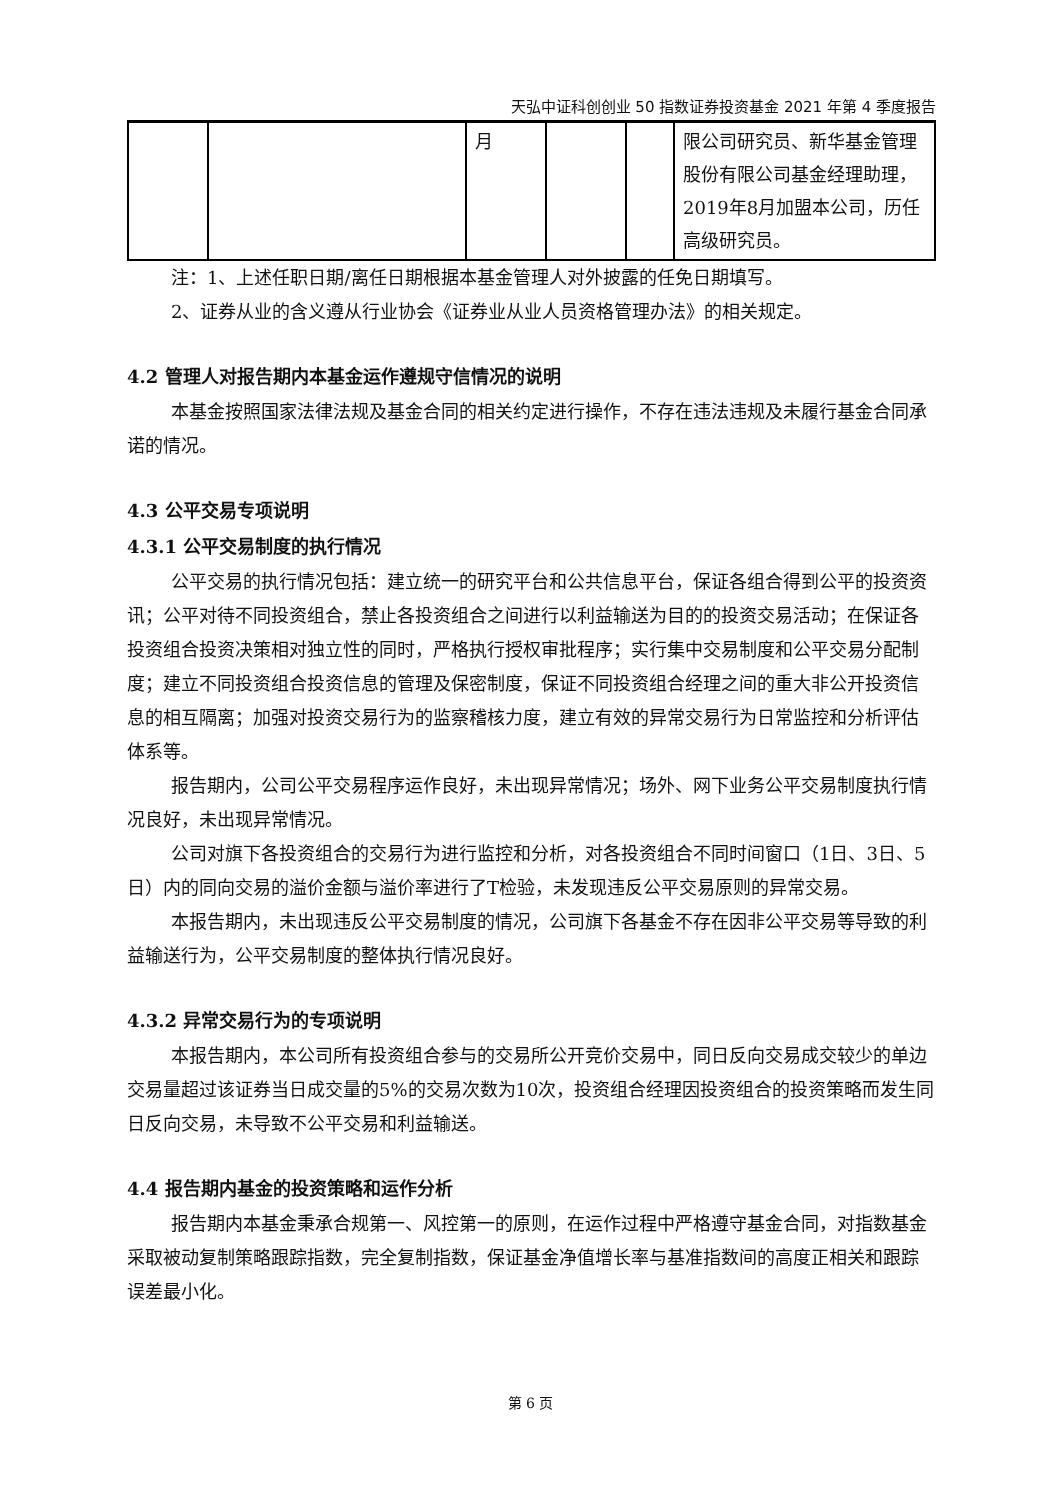天弘中证科创创业 50 指数证券投资基金 2021 年第 4 季度报告
| | | 月 | | | 限公司研究员、新华基金管理股份有限公司基金经理助理，2019年8月加盟本公司，历任高级研究员。 |
注：1、上述任职日期/离任日期根据本基金管理人对外披露的任免日期填写。
2、证券从业的含义遵从行业协会《证券业从业人员资格管理办法》的相关规定。
4.2 管理人对报告期内本基金运作遵规守信情况的说明
本基金按照国家法律法规及基金合同的相关约定进行操作，不存在违法违规及未履行基金合同承诺的情况。
4.3 公平交易专项说明
4.3.1 公平交易制度的执行情况
公平交易的执行情况包括：建立统一的研究平台和公共信息平台，保证各组合得到公平的投资资讯；公平对待不同投资组合，禁止各投资组合之间进行以利益输送为目的的投资交易活动；在保证各投资组合投资决策相对独立性的同时，严格执行授权审批程序；实行集中交易制度和公平交易分配制度；建立不同投资组合投资信息的管理及保密制度，保证不同投资组合经理之间的重大非公开投资信息的相互隔离；加强对投资交易行为的监察稽核力度，建立有效的异常交易行为日常监控和分析评估体系等。
报告期内，公司公平交易程序运作良好，未出现异常情况；场外、网下业务公平交易制度执行情况良好，未出现异常情况。
公司对旗下各投资组合的交易行为进行监控和分析，对各投资组合不同时间窗口（1日、3日、5日）内的同向交易的溢价金额与溢价率进行了T检验，未发现违反公平交易原则的异常交易。
本报告期内，未出现违反公平交易制度的情况，公司旗下各基金不存在因非公平交易等导致的利益输送行为，公平交易制度的整体执行情况良好。
4.3.2 异常交易行为的专项说明
本报告期内，本公司所有投资组合参与的交易所公开竞价交易中，同日反向交易成交较少的单边交易量超过该证券当日成交量的5%的交易次数为10次，投资组合经理因投资组合的投资策略而发生同日反向交易，未导致不公平交易和利益输送。
4.4 报告期内基金的投资策略和运作分析
报告期内本基金秉承合规第一、风控第一的原则，在运作过程中严格遵守基金合同，对指数基金采取被动复制策略跟踪指数，完全复制指数，保证基金净值增长率与基准指数间的高度正相关和跟踪误差最小化。
第 6 页